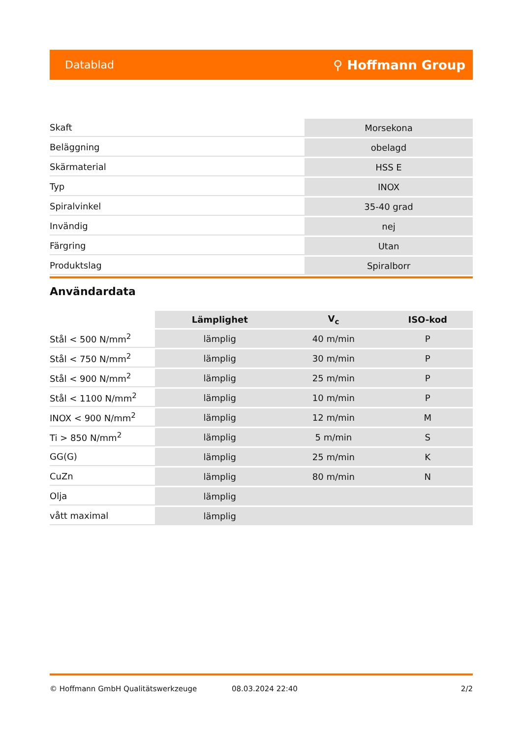Datablad ⚲ Hoffmann Group
| Skaft | Morsekona |
| Beläggning | obelagd |
| Skärmaterial | HSS E |
| Typ | INOX |
| Spiralvinkel | 35-40 grad |
| Invändig | nej |
| Färgring | Utan |
| Produktslag | Spiralborr |
Användardata
| | Lämplighet | V<sub>c</sub> | ISO-kod |
| --- | --- | --- | --- |
| Stål < 500 N/mm<sup>2</sup> | lämplig | 40 m/min | P |
| Stål < 750 N/mm<sup>2</sup> | lämplig | 30 m/min | P |
| Stål < 900 N/mm<sup>2</sup> | lämplig | 25 m/min | P |
| Stål < 1100 N/mm<sup>2</sup> | lämplig | 10 m/min | P |
| INOX < 900 N/mm<sup>2</sup> | lämplig | 12 m/min | M |
| Ti > 850 N/mm<sup>2</sup> | lämplig | 5 m/min | S |
| GG(G) | lämplig | 25 m/min | K |
| CuZn | lämplig | 80 m/min | N |
| Olja | lämplig | | |
| vått maximal | lämplig | | |
© Hoffmann GmbH Qualitätswerkzeuge 08.03.2024 22:40 2/2